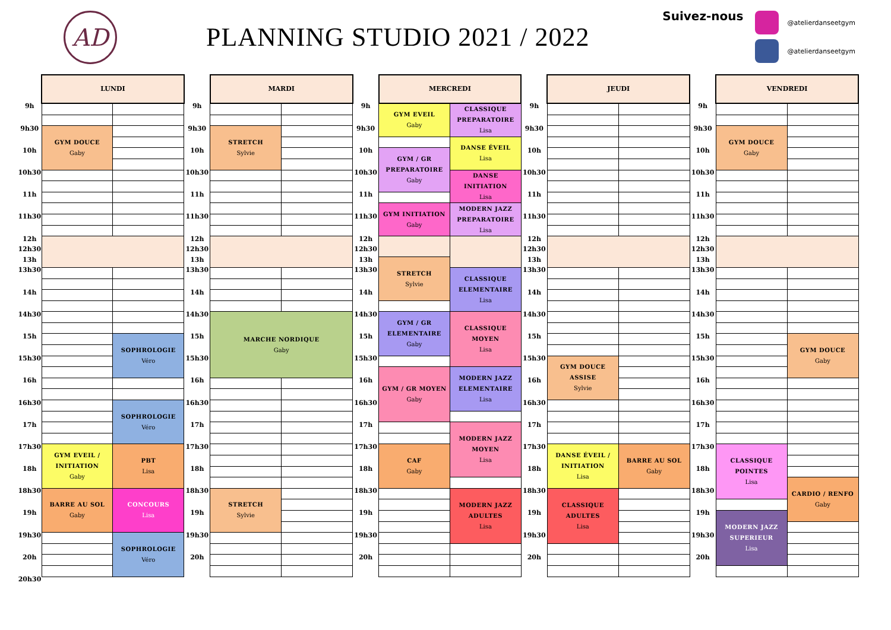AD
PLANNING STUDIO 2021 / 2022
Suivez-nous
@atelierdanseetgym
@atelierdanseetgym
| | LUNDI | | | MARDI | | | MERCREDI | | | JEUDI | | | VENDREDI | |
| 9h | | | 9h | | | 9h | GYM EVEIL Gaby | CLASSIQUE PREPARATOIRE Lisa | 9h | | | 9h | | |
| 9h30 | GYM DOUCE Gaby | | 9h30 | STRETCH Sylvie | | 9h30 | | | 9h30 | | | 9h30 | GYM DOUCE Gaby | |
| | | | | | | | | DANSE ÉVEIL Lisa | | | | | | |
| 10h | | | 10h | | | 10h | GYM / GR PREPARATOIRE Gaby | | 10h | | | 10h | | |
| 10h30 | | | 10h30 | | | 10h30 | | DANSE INITIATION Lisa | 10h30 | | | 10h30 | | |
| 11h | | | 11h | | | 11h | | | 11h | | | 11h | | |
| | | | | | | | GYM INITIATION Gaby | MODERN JAZZ PREPARATOIRE Lisa | | | | | | |
| 11h30 | | | 11h30 | | | 11h30 | | | 11h30 | | | 11h30 | | |
| 12h | | | 12h | | | 12h | | | 12h | | | 12h | | |
| 12h30 | | | 12h30 | | | 12h30 | | | 12h30 | | | 12h30 | | |
| 13h | | | 13h | | | 13h | | | 13h | | | 13h | | |
| | | | | | | | STRETCH Sylvie | | | | | | | |
| 13h30 | | | 13h30 | | | 13h30 | | CLASSIQUE ELEMENTAIRE Lisa | 13h30 | | | 13h30 | | |
| 14h | | | 14h | | | 14h | | | 14h | | | 14h | | |
| 14h30 | | | 14h30 | MARCHE NORDIQUE Gaby | | 14h30 | GYM / GR ELEMENTAIRE Gaby | CLASSIQUE MOYEN Lisa | 14h30 | | | 14h30 | | |
| 15h | | SOPHROLOGIE Véro | 15h | | | 15h | | | 15h | | | 15h | | GYM DOUCE Gaby |
| 15h30 | | | 15h30 | | | 15h30 | | | 15h30 | GYM DOUCE ASSISE Sylvie | | 15h30 | | |
| | | | | | | | GYM / GR MOYEN Gaby | MODERN JAZZ ELEMENTAIRE Lisa | | | | | | |
| 16h | | | 16h | | | 16h | | | 16h | | | 16h | | |
| 16h30 | | SOPHROLOGIE Véro | 16h30 | | | 16h30 | | | 16h30 | | | 16h30 | | |
| 17h | | | 17h | | | 17h | | MODERN JAZZ MOYEN Lisa | 17h | | | 17h | | |
| 17h30 | GYM EVEIL / INITIATION Gaby | PBT Lisa | 17h30 | | | 17h30 | CAF Gaby | | 17h30 | DANSE ÉVEIL / INITIATION Lisa | BARRE AU SOL Gaby | 17h30 | CLASSIQUE POINTES Lisa | |
| 18h | | | 18h | | | 18h | | | 18h | | | 18h | | |
| | | | | | | | | | | | | | | CARDIO / RENFO Gaby |
| 18h30 | BARRE AU SOL Gaby | CONCOURS Lisa | 18h30 | STRETCH Sylvie | | 18h30 | | MODERN JAZZ ADULTES Lisa | 18h30 | CLASSIQUE ADULTES Lisa | | 18h30 | | |
| 19h | | | 19h | | | 19h | | | 19h | | | 19h | MODERN JAZZ SUPERIEUR Lisa | |
| 19h30 | | SOPHROLOGIE Véro | 19h30 | | | 19h30 | | | 19h30 | | | 19h30 | | |
| 20h | | | 20h | | | 20h | | | 20h | | | 20h | | |
| 20h30 | | | | | | | | | | | | | | |